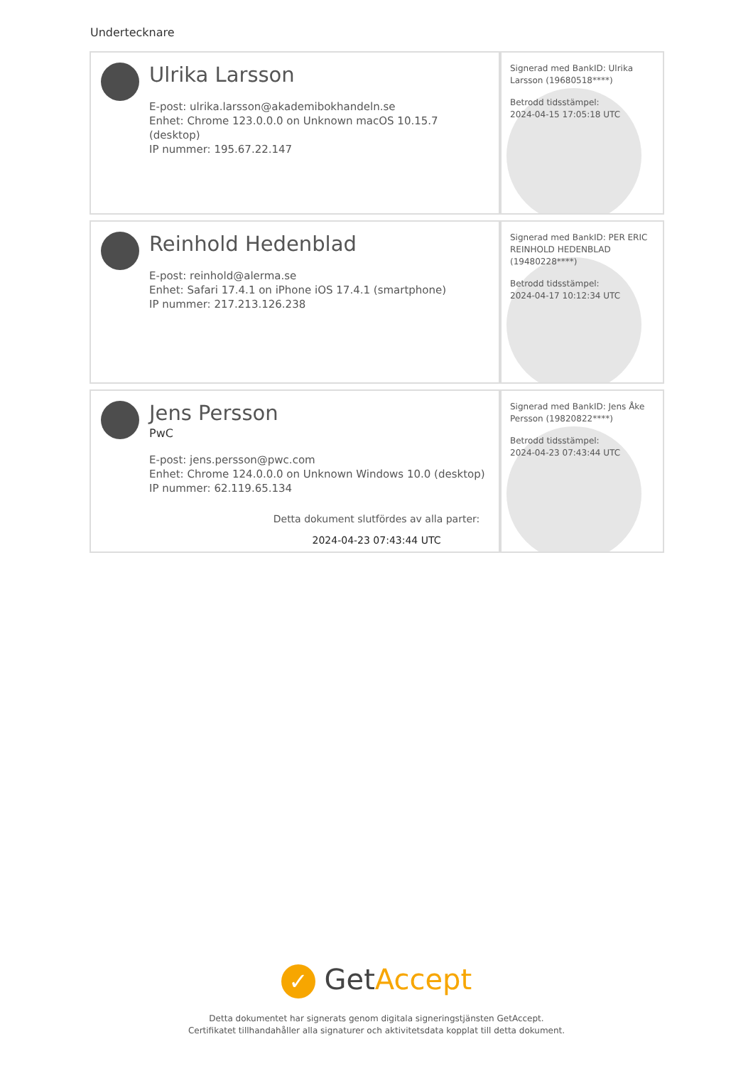Undertecknare
| Ulrika Larsson E-post: ulrika.larsson@akademibokhandeln.se Enhet: Chrome 123.0.0.0 on Unknown macOS 10.15.7 (desktop) IP nummer: 195.67.22.147 | Signerad med BankID: Ulrika Larsson (19680518****) Betrodd tidsstämpel: 2024-04-15 17:05:18 UTC |
| Reinhold Hedenblad E-post: reinhold@alerma.se Enhet: Safari 17.4.1 on iPhone iOS 17.4.1 (smartphone) IP nummer: 217.213.126.238 | Signerad med BankID: PER ERIC REINHOLD HEDENBLAD (19480228****) Betrodd tidsstämpel: 2024-04-17 10:12:34 UTC |
| Jens Persson PwC E-post: jens.persson@pwc.com Enhet: Chrome 124.0.0.0 on Unknown Windows 10.0 (desktop) IP nummer: 62.119.65.134 | Signerad med BankID: Jens Åke Persson (19820822****) Betrodd tidsstämpel: 2024-04-23 07:43:44 UTC |
Detta dokument slutfördes av alla parter:
2024-04-23 07:43:44 UTC
✓ GetAccept
Detta dokumentet har signerats genom digitala signeringstjänsten GetAccept.
Certifikatet tillhandahåller alla signaturer och aktivitetsdata kopplat till detta dokument.